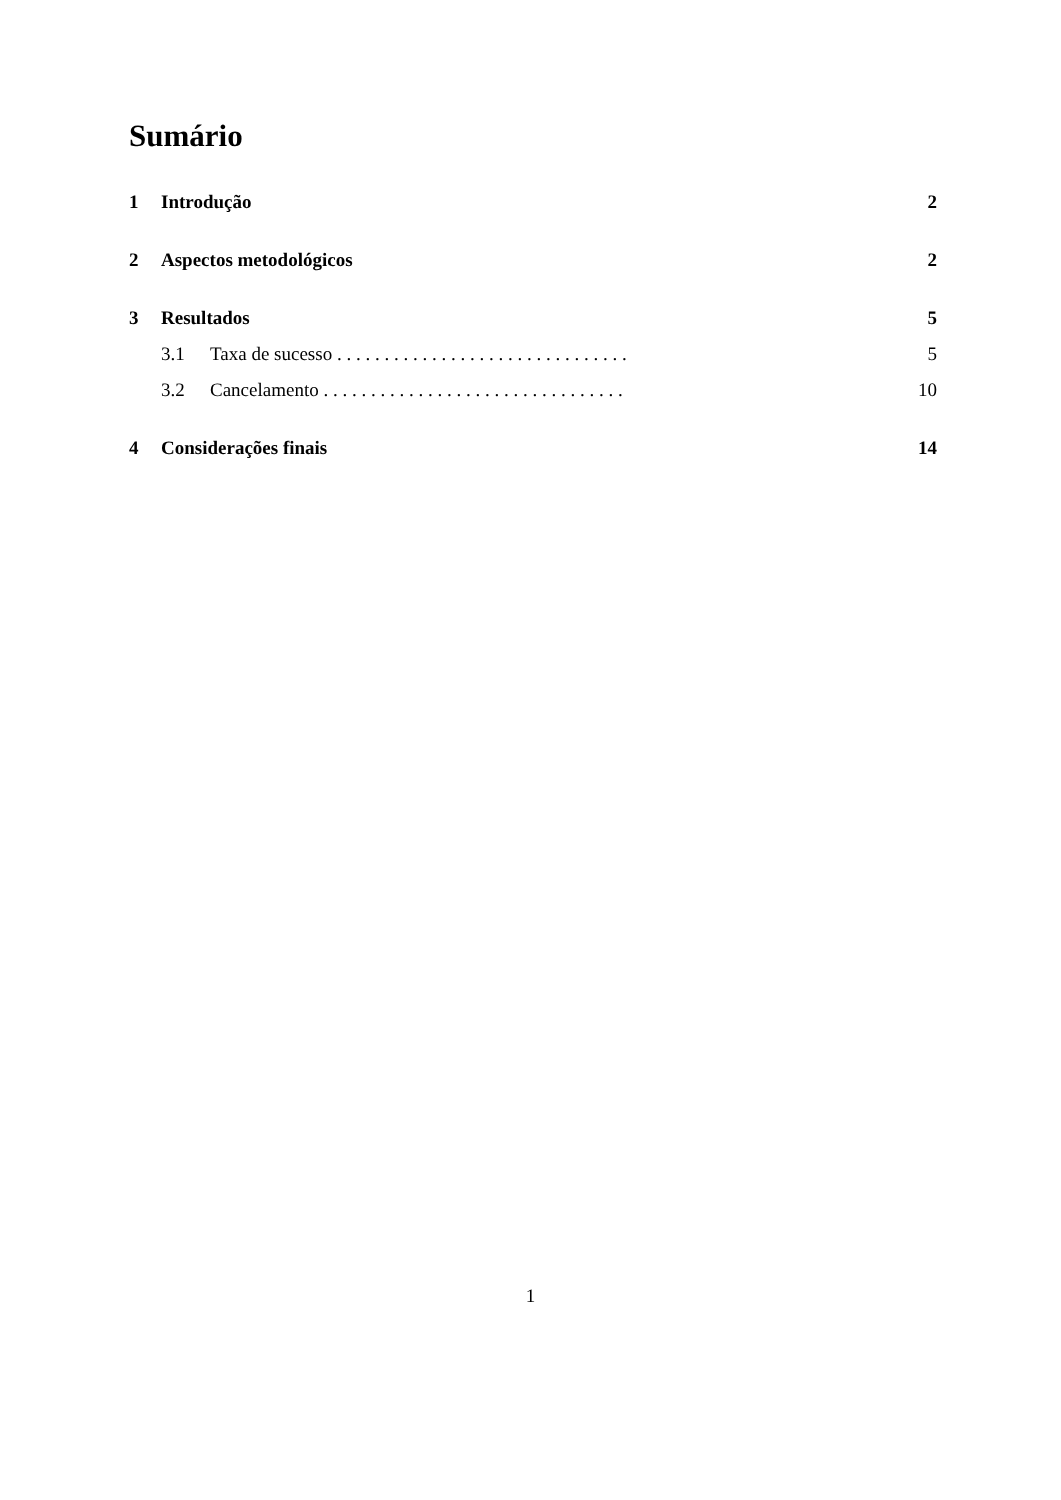Sumário
1 Introdução 2
2 Aspectos metodológicos 2
3 Resultados 5
3.1 Taxa de sucesso . . . . . . . . . . . . . . . . . . . . . . . . . . . . . . . 5
3.2 Cancelamento . . . . . . . . . . . . . . . . . . . . . . . . . . . . . . . . 10
4 Considerações finais 14
1